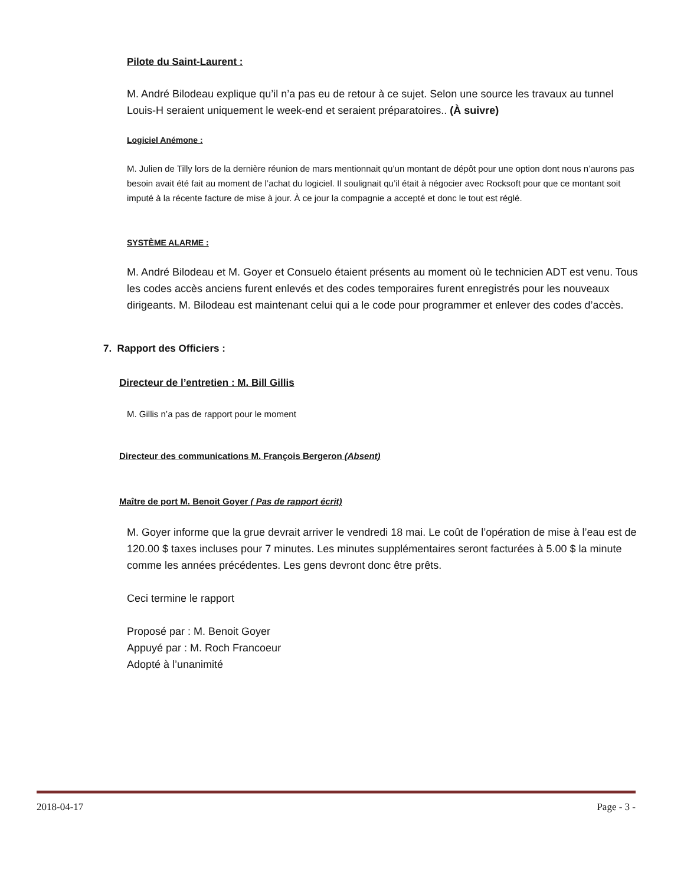Pilote du Saint-Laurent :
M. André Bilodeau explique qu’il n’a pas eu de retour à ce sujet. Selon une source les travaux au tunnel Louis-H seraient uniquement le week-end et seraient préparatoires.. (À suivre)
Logiciel Anémone :
M. Julien de Tilly lors de la dernière réunion de mars mentionnait qu’un montant de dépôt pour une option dont nous n’aurons pas besoin avait été fait au moment de l’achat du logiciel. Il soulignait qu’il était à négocier avec Rocksoft pour que ce montant soit imputé à la récente facture de mise à jour. À ce jour la compagnie a accepté et donc le tout est réglé.
SYSTÈME ALARME :
M. André Bilodeau et M. Goyer et Consuelo étaient présents au moment où le technicien ADT est venu. Tous les codes accès anciens furent enlevés et des codes temporaires furent enregistrés pour les nouveaux dirigeants. M. Bilodeau est maintenant celui qui a le code pour programmer et enlever des codes d’accès.
7. Rapport des Officiers :
Directeur de l’entretien : M. Bill Gillis
M. Gillis n’a pas de rapport pour le moment
Directeur des communications M. François Bergeron (Absent)
Maître de port M. Benoit Goyer ( Pas de rapport écrit)
M. Goyer informe que la grue devrait arriver le vendredi 18 mai. Le coût de l’opération de mise à l’eau est de 120.00 $ taxes incluses pour 7 minutes. Les minutes supplémentaires seront facturées à 5.00 $ la minute comme les années précédentes. Les gens devront donc être prêts.
Ceci termine le rapport
Proposé par : M. Benoit Goyer
Appuyé par : M. Roch Francoeur
Adopté à l’unanimité
2018-04-17 Page - 3 -